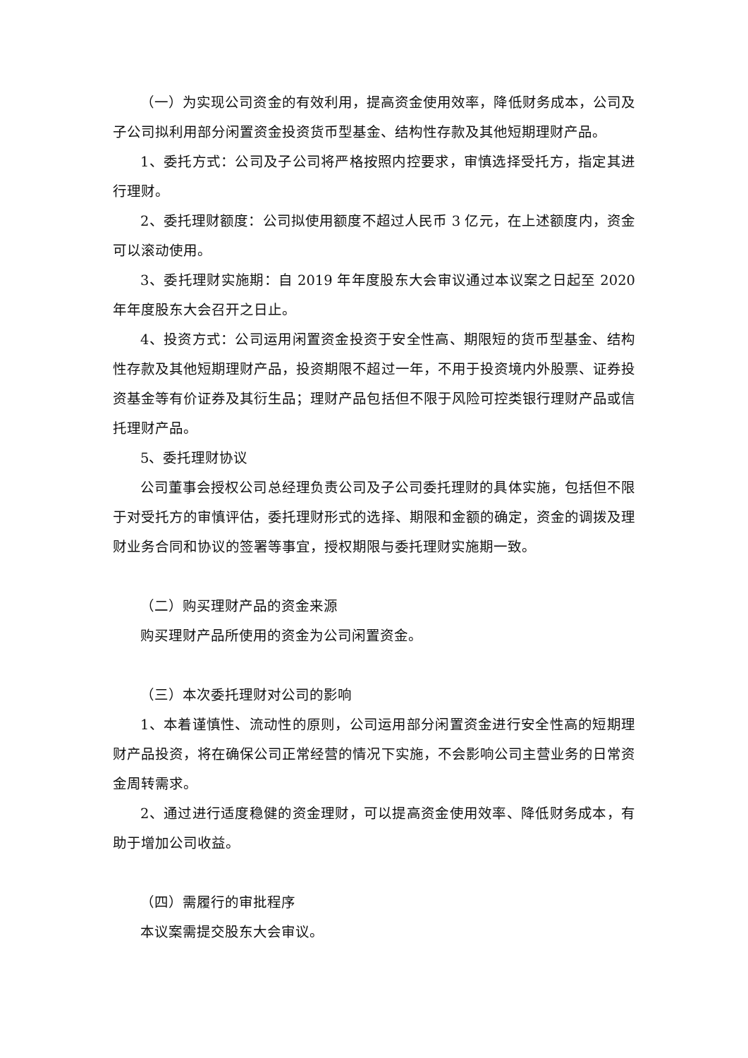（一）为实现公司资金的有效利用，提高资金使用效率，降低财务成本，公司及子公司拟利用部分闲置资金投资货币型基金、结构性存款及其他短期理财产品。
1、委托方式：公司及子公司将严格按照内控要求，审慎选择受托方，指定其进行理财。
2、委托理财额度：公司拟使用额度不超过人民币 3 亿元，在上述额度内，资金可以滚动使用。
3、委托理财实施期：自 2019 年年度股东大会审议通过本议案之日起至 2020 年年度股东大会召开之日止。
4、投资方式：公司运用闲置资金投资于安全性高、期限短的货币型基金、结构性存款及其他短期理财产品，投资期限不超过一年，不用于投资境内外股票、证券投资基金等有价证券及其衍生品；理财产品包括但不限于风险可控类银行理财产品或信托理财产品。
5、委托理财协议
公司董事会授权公司总经理负责公司及子公司委托理财的具体实施，包括但不限于对受托方的审慎评估，委托理财形式的选择、期限和金额的确定，资金的调拨及理财业务合同和协议的签署等事宜，授权期限与委托理财实施期一致。
（二）购买理财产品的资金来源
购买理财产品所使用的资金为公司闲置资金。
（三）本次委托理财对公司的影响
1、本着谨慎性、流动性的原则，公司运用部分闲置资金进行安全性高的短期理财产品投资，将在确保公司正常经营的情况下实施，不会影响公司主营业务的日常资金周转需求。
2、通过进行适度稳健的资金理财，可以提高资金使用效率、降低财务成本，有助于增加公司收益。
（四）需履行的审批程序
本议案需提交股东大会审议。